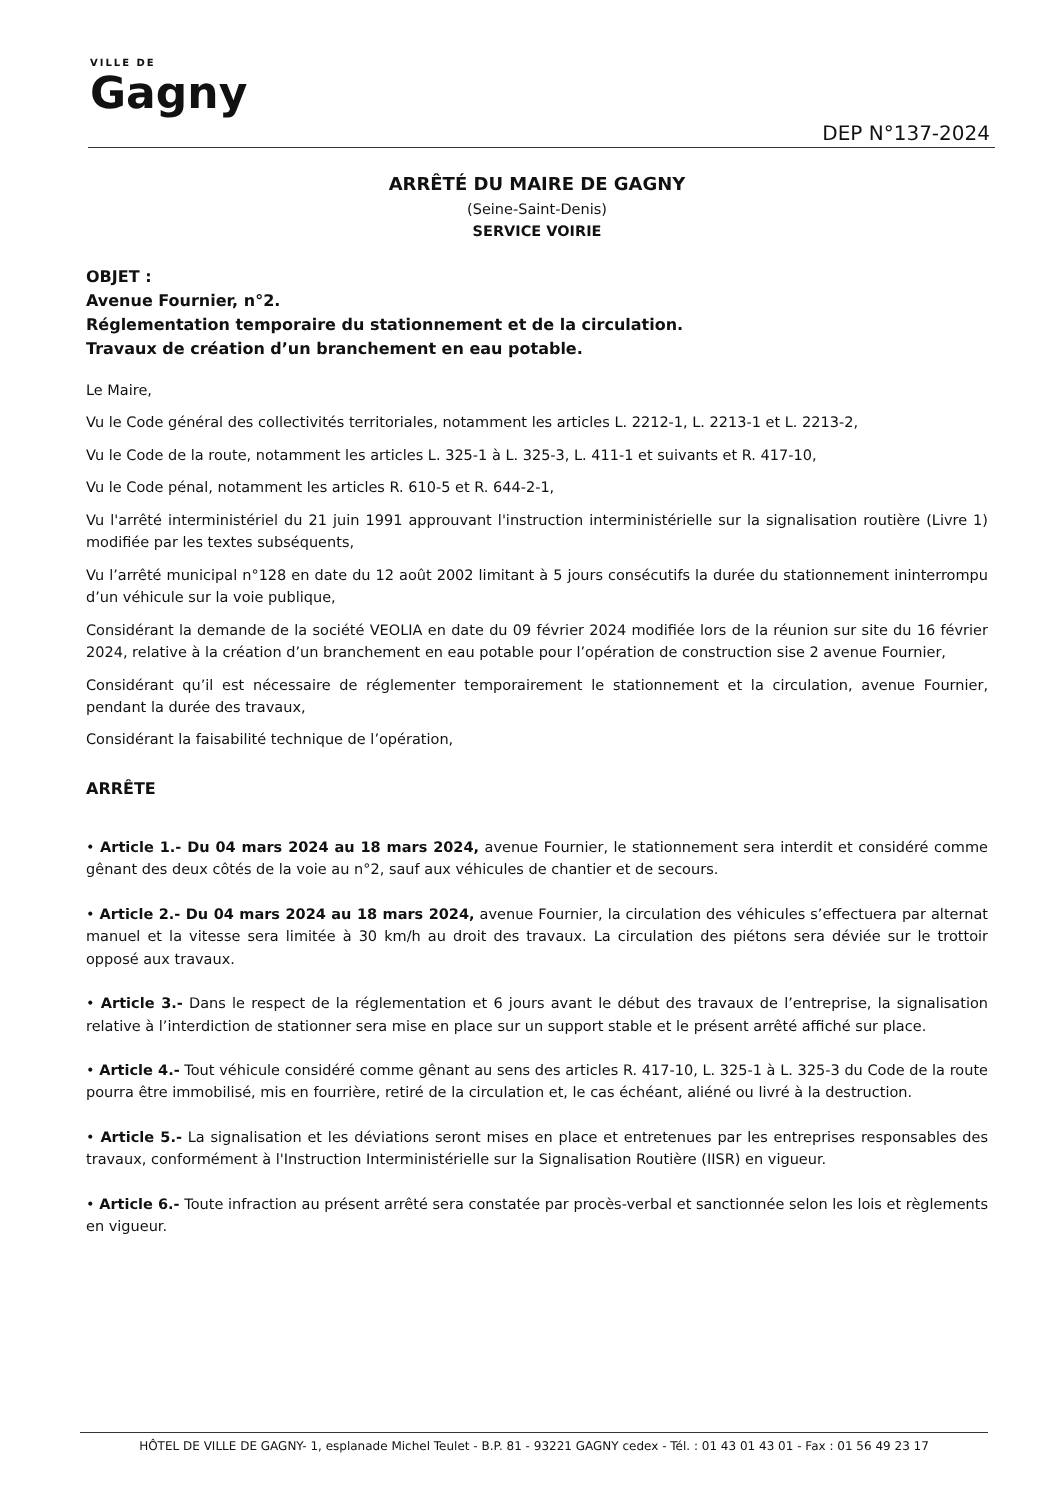VILLE DE
Gagny
DEP N°137-2024
ARRÊTÉ DU MAIRE DE GAGNY
(Seine-Saint-Denis)
SERVICE VOIRIE
OBJET :
Avenue Fournier, n°2.
Réglementation temporaire du stationnement et de la circulation.
Travaux de création d’un branchement en eau potable.
Le Maire,
Vu le Code général des collectivités territoriales, notamment les articles L. 2212-1, L. 2213-1 et L. 2213-2,
Vu le Code de la route, notamment les articles L. 325-1 à L. 325-3, L. 411-1 et suivants et R. 417-10,
Vu le Code pénal, notamment les articles R. 610-5 et R. 644-2-1,
Vu l'arrêté interministériel du 21 juin 1991 approuvant l'instruction interministérielle sur la signalisation routière (Livre 1) modifiée par les textes subséquents,
Vu l’arrêté municipal n°128 en date du 12 août 2002 limitant à 5 jours consécutifs la durée du stationnement ininterrompu d’un véhicule sur la voie publique,
Considérant la demande de la société VEOLIA en date du 09 février 2024 modifiée lors de la réunion sur site du 16 février 2024, relative à la création d’un branchement en eau potable pour l’opération de construction sise 2 avenue Fournier,
Considérant qu’il est nécessaire de réglementer temporairement le stationnement et la circulation, avenue Fournier, pendant la durée des travaux,
Considérant la faisabilité technique de l’opération,
ARRÊTE
• Article 1.- Du 04 mars 2024 au 18 mars 2024, avenue Fournier, le stationnement sera interdit et considéré comme gênant des deux côtés de la voie au n°2, sauf aux véhicules de chantier et de secours.
• Article 2.- Du 04 mars 2024 au 18 mars 2024, avenue Fournier, la circulation des véhicules s’effectuera par alternat manuel et la vitesse sera limitée à 30 km/h au droit des travaux. La circulation des piétons sera déviée sur le trottoir opposé aux travaux.
• Article 3.- Dans le respect de la réglementation et 6 jours avant le début des travaux de l’entreprise, la signalisation relative à l’interdiction de stationner sera mise en place sur un support stable et le présent arrêté affiché sur place.
• Article 4.- Tout véhicule considéré comme gênant au sens des articles R. 417-10, L. 325-1 à L. 325-3 du Code de la route pourra être immobilisé, mis en fourrière, retiré de la circulation et, le cas échéant, aliéné ou livré à la destruction.
• Article 5.- La signalisation et les déviations seront mises en place et entretenues par les entreprises responsables des travaux, conformément à l'Instruction Interministérielle sur la Signalisation Routière (IISR) en vigueur.
• Article 6.- Toute infraction au présent arrêté sera constatée par procès-verbal et sanctionnée selon les lois et règlements en vigueur.
HÔTEL DE VILLE DE GAGNY- 1, esplanade Michel Teulet - B.P. 81 - 93221 GAGNY cedex - Tél. : 01 43 01 43 01 - Fax : 01 56 49 23 17